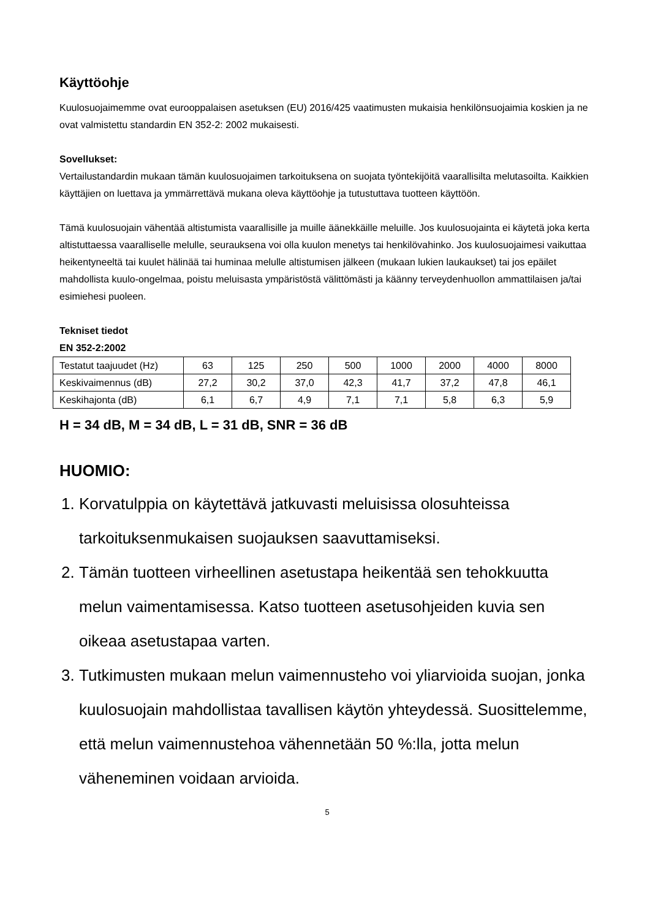Käyttöohje
Kuulosuojaimemme ovat eurooppalaisen asetuksen (EU) 2016/425 vaatimusten mukaisia henkilönsuojaimia koskien ja ne ovat valmistettu standardin EN 352-2: 2002 mukaisesti.
Sovellukset:
Vertailustandardin mukaan tämän kuulosuojaimen tarkoituksena on suojata työntekijöitä vaarallisilta melutasoilta. Kaikkien käyttäjien on luettava ja ymmärrettävä mukana oleva käyttöohje ja tutustuttava tuotteen käyttöön.
Tämä kuulosuojain vähentää altistumista vaarallisille ja muille äänekkäille meluille. Jos kuulosuojainta ei käytetä joka kerta altistuttaessa vaaralliselle melulle, seurauksena voi olla kuulon menetys tai henkilövahinko. Jos kuulosuojaimesi vaikuttaa heikentyneeltä tai kuulet hälinää tai huminaa melulle altistumisen jälkeen (mukaan lukien laukaukset) tai jos epäilet mahdollista kuulo-ongelmaa, poistu meluisasta ympäristöstä välittömästi ja käänny terveydenhuollon ammattilaisen ja/tai esimiehesi puoleen.
Tekniset tiedot
EN 352-2:2002
| Testatut taajuudet (Hz) | 63 | 125 | 250 | 500 | 1000 | 2000 | 4000 | 8000 |
| Keskivaimennus (dB) | 27,2 | 30,2 | 37,0 | 42,3 | 41,7 | 37,2 | 47,8 | 46,1 |
| Keskihajonta (dB) | 6,1 | 6,7 | 4,9 | 7,1 | 7,1 | 5,8 | 6,3 | 5,9 |
H = 34 dB, M = 34 dB, L = 31 dB, SNR = 36 dB
HUOMIO:
1. Korvatulppia on käytettävä jatkuvasti meluisissa olosuhteissa tarkoituksenmukaisen suojauksen saavuttamiseksi.
2. Tämän tuotteen virheellinen asetustapa heikentää sen tehokkuutta melun vaimentamisessa. Katso tuotteen asetusohjeiden kuvia sen oikeaa asetustapaa varten.
3. Tutkimusten mukaan melun vaimennusteho voi yliarvioida suojan, jonka kuulosuojain mahdollistaa tavallisen käytön yhteydessä. Suosittelemme, että melun vaimennustehoa vähennetään 50 %:lla, jotta melun väheneminen voidaan arvioida.
5